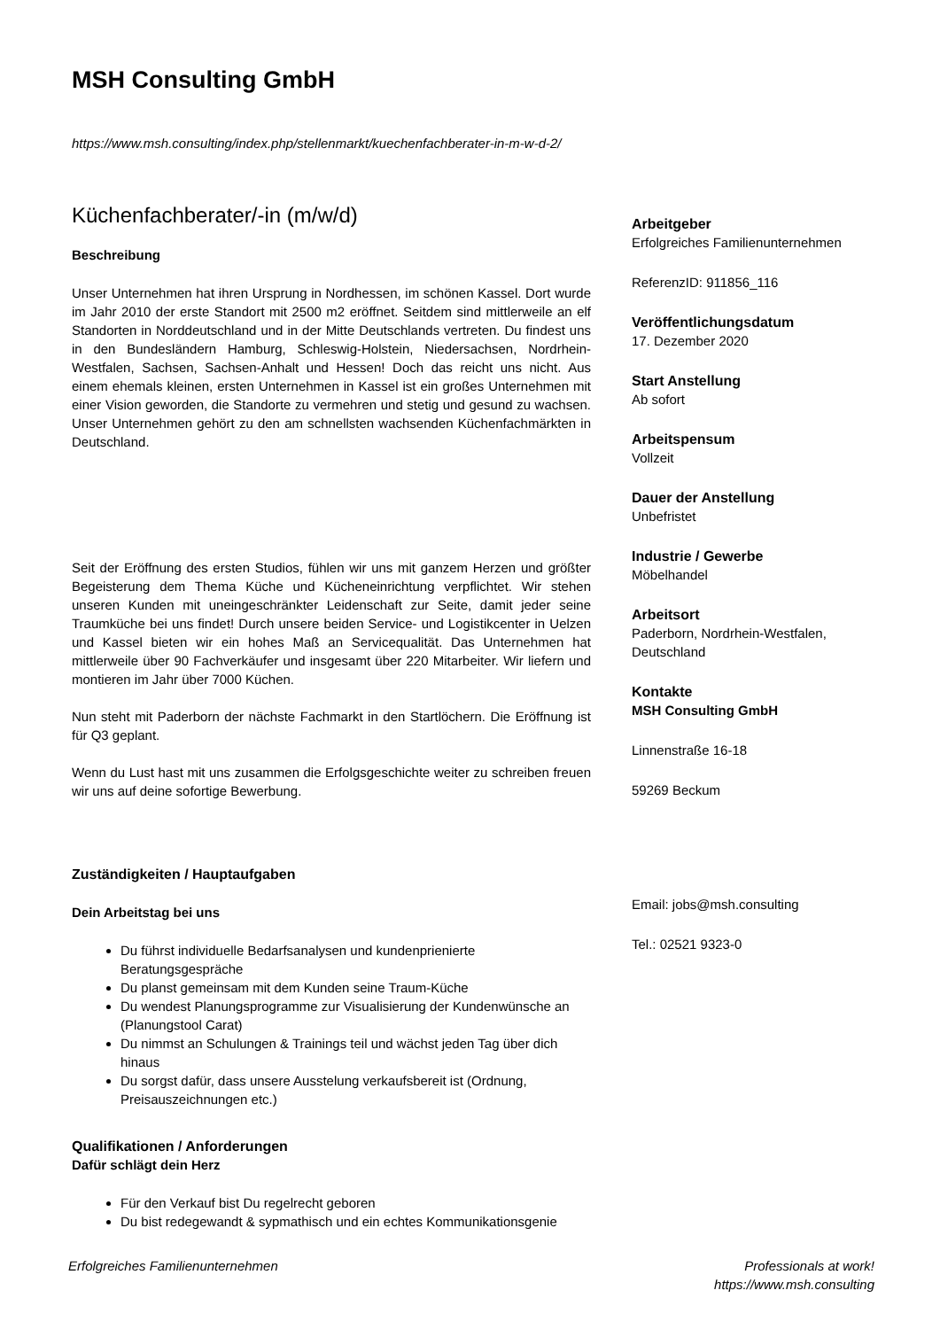MSH Consulting GmbH
https://www.msh.consulting/index.php/stellenmarkt/kuechenfachberater-in-m-w-d-2/
Küchenfachberater/-in (m/w/d)
Beschreibung
Unser Unternehmen hat ihren Ursprung in Nordhessen, im schönen Kassel. Dort wurde im Jahr 2010 der erste Standort mit 2500 m2 eröffnet. Seitdem sind mittlerweile an elf Standorten in Norddeutschland und in der Mitte Deutschlands vertreten. Du findest uns in den Bundesländern Hamburg, Schleswig-Holstein, Niedersachsen, Nordrhein-Westfalen, Sachsen, Sachsen-Anhalt und Hessen! Doch das reicht uns nicht. Aus einem ehemals kleinen, ersten Unternehmen in Kassel ist ein großes Unternehmen mit einer Vision geworden, die Standorte zu vermehren und stetig und gesund zu wachsen. Unser Unternehmen gehört zu den am schnellsten wachsenden Küchenfachmärkten in Deutschland.
Seit der Eröffnung des ersten Studios, fühlen wir uns mit ganzem Herzen und größter Begeisterung dem Thema Küche und Kücheneinrichtung verpflichtet. Wir stehen unseren Kunden mit uneingeschränkter Leidenschaft zur Seite, damit jeder seine Traumküche bei uns findet! Durch unsere beiden Service- und Logistikcenter in Uelzen und Kassel bieten wir ein hohes Maß an Servicequalität. Das Unternehmen hat mittlerweile über 90 Fachverkäufer und insgesamt über 220 Mitarbeiter. Wir liefern und montieren im Jahr über 7000 Küchen.
Nun steht mit Paderborn der nächste Fachmarkt in den Startlöchern. Die Eröffnung ist für Q3 geplant.
Wenn du Lust hast mit uns zusammen die Erfolgsgeschichte weiter zu schreiben freuen wir uns auf deine sofortige Bewerbung.
Zuständigkeiten / Hauptaufgaben
Dein Arbeitstag bei uns
Du führst individuelle Bedarfsanalysen und kundenprienierte Beratungsgespräche
Du planst gemeinsam mit dem Kunden seine Traum-Küche
Du wendest Planungsprogramme zur Visualisierung der Kundenwünsche an (Planungstool Carat)
Du nimmst an Schulungen & Trainings teil und wächst jeden Tag über dich hinaus
Du sorgst dafür, dass unsere Ausstelung verkaufsbereit ist (Ordnung, Preisauszeichnungen etc.)
Qualifikationen / Anforderungen
Dafür schlägt dein Herz
Für den Verkauf bist Du regelrecht geboren
Du bist redegewandt & sypmathisch und ein echtes Kommunikationsgenie
Arbeitgeber
Erfolgreiches Familienunternehmen
ReferenzID: 911856_116
Veröffentlichungsdatum
17. Dezember 2020
Start Anstellung
Ab sofort
Arbeitspensum
Vollzeit
Dauer der Anstellung
Unbefristet
Industrie / Gewerbe
Möbelhandel
Arbeitsort
Paderborn, Nordrhein-Westfalen, Deutschland
Kontakte
MSH Consulting GmbH
Linnenstraße 16-18
59269 Beckum
Email: jobs@msh.consulting
Tel.: 02521 9323-0
Erfolgreiches Familienunternehmen Professionals at work!
https://www.msh.consulting